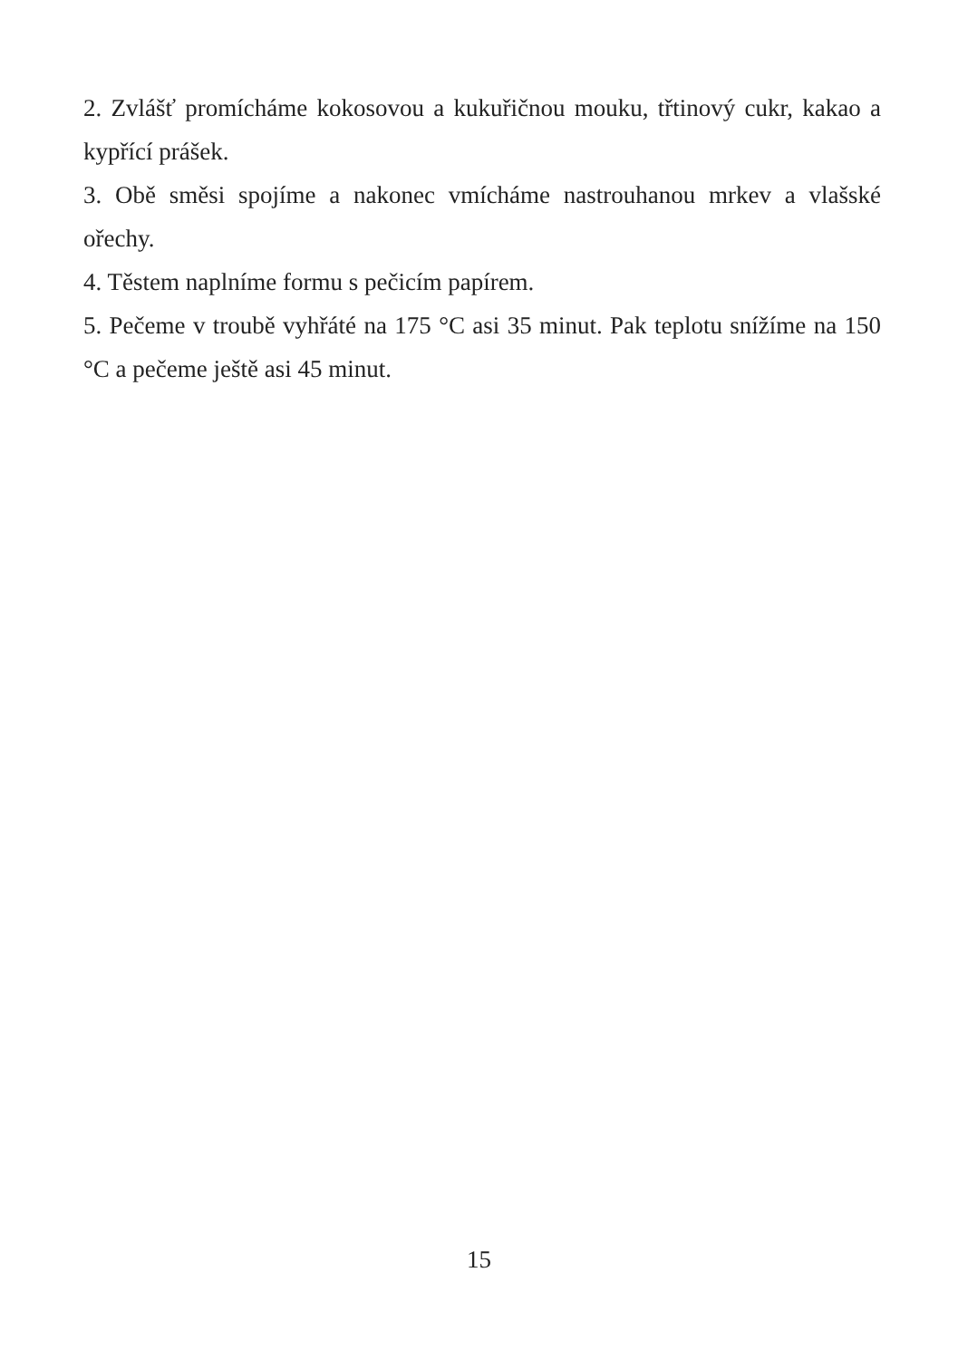2. Zvlášť promícháme kokosovou a kukuřičnou mouku, třtinový cukr, kakao a kypřící prášek.
3. Obě směsi spojíme a nakonec vmícháme nastrouhanou mrkev a vlašské ořechy.
4. Těstem naplníme formu s pečicím papírem.
5. Pečeme v troubě vyhřáté na 175 °C asi 35 minut. Pak teplotu snížíme na 150 °C a pečeme ještě asi 45 minut.
15